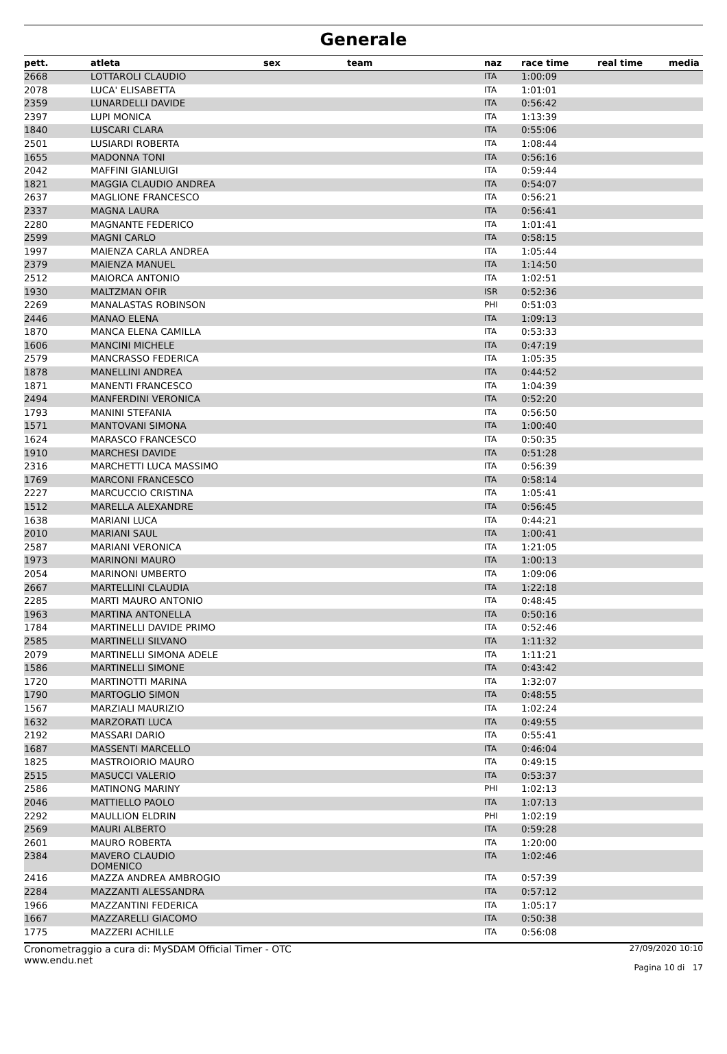Generale
| pett. | atleta | sex | team | naz | race time | real time | media |
| --- | --- | --- | --- | --- | --- | --- | --- |
| 2668 | LOTTAROLI CLAUDIO | | | ITA | 1:00:09 | | |
| 2078 | LUCA' ELISABETTA | | | ITA | 1:01:01 | | |
| 2359 | LUNARDELLI DAVIDE | | | ITA | 0:56:42 | | |
| 2397 | LUPI MONICA | | | ITA | 1:13:39 | | |
| 1840 | LUSCARI CLARA | | | ITA | 0:55:06 | | |
| 2501 | LUSIARDI ROBERTA | | | ITA | 1:08:44 | | |
| 1655 | MADONNA TONI | | | ITA | 0:56:16 | | |
| 2042 | MAFFINI GIANLUIGI | | | ITA | 0:59:44 | | |
| 1821 | MAGGIA CLAUDIO ANDREA | | | ITA | 0:54:07 | | |
| 2637 | MAGLIONE FRANCESCO | | | ITA | 0:56:21 | | |
| 2337 | MAGNA LAURA | | | ITA | 0:56:41 | | |
| 2280 | MAGNANTE FEDERICO | | | ITA | 1:01:41 | | |
| 2599 | MAGNI CARLO | | | ITA | 0:58:15 | | |
| 1997 | MAIENZA CARLA ANDREA | | | ITA | 1:05:44 | | |
| 2379 | MAIENZA MANUEL | | | ITA | 1:14:50 | | |
| 2512 | MAIORCA ANTONIO | | | ITA | 1:02:51 | | |
| 1930 | MALTZMAN OFIR | | | ISR | 0:52:36 | | |
| 2269 | MANALASTAS ROBINSON | | | PHI | 0:51:03 | | |
| 2446 | MANAO ELENA | | | ITA | 1:09:13 | | |
| 1870 | MANCA ELENA CAMILLA | | | ITA | 0:53:33 | | |
| 1606 | MANCINI MICHELE | | | ITA | 0:47:19 | | |
| 2579 | MANCRASSO FEDERICA | | | ITA | 1:05:35 | | |
| 1878 | MANELLINI ANDREA | | | ITA | 0:44:52 | | |
| 1871 | MANENTI FRANCESCO | | | ITA | 1:04:39 | | |
| 2494 | MANFERDINI VERONICA | | | ITA | 0:52:20 | | |
| 1793 | MANINI STEFANIA | | | ITA | 0:56:50 | | |
| 1571 | MANTOVANI SIMONA | | | ITA | 1:00:40 | | |
| 1624 | MARASCO FRANCESCO | | | ITA | 0:50:35 | | |
| 1910 | MARCHESI DAVIDE | | | ITA | 0:51:28 | | |
| 2316 | MARCHETTI LUCA MASSIMO | | | ITA | 0:56:39 | | |
| 1769 | MARCONI FRANCESCO | | | ITA | 0:58:14 | | |
| 2227 | MARCUCCIO CRISTINA | | | ITA | 1:05:41 | | |
| 1512 | MARELLA ALEXANDRE | | | ITA | 0:56:45 | | |
| 1638 | MARIANI LUCA | | | ITA | 0:44:21 | | |
| 2010 | MARIANI SAUL | | | ITA | 1:00:41 | | |
| 2587 | MARIANI VERONICA | | | ITA | 1:21:05 | | |
| 1973 | MARINONI MAURO | | | ITA | 1:00:13 | | |
| 2054 | MARINONI UMBERTO | | | ITA | 1:09:06 | | |
| 2667 | MARTELLINI CLAUDIA | | | ITA | 1:22:18 | | |
| 2285 | MARTI MAURO ANTONIO | | | ITA | 0:48:45 | | |
| 1963 | MARTINA ANTONELLA | | | ITA | 0:50:16 | | |
| 1784 | MARTINELLI DAVIDE PRIMO | | | ITA | 0:52:46 | | |
| 2585 | MARTINELLI SILVANO | | | ITA | 1:11:32 | | |
| 2079 | MARTINELLI SIMONA ADELE | | | ITA | 1:11:21 | | |
| 1586 | MARTINELLI SIMONE | | | ITA | 0:43:42 | | |
| 1720 | MARTINOTTI MARINA | | | ITA | 1:32:07 | | |
| 1790 | MARTOGLIO SIMON | | | ITA | 0:48:55 | | |
| 1567 | MARZIALI MAURIZIO | | | ITA | 1:02:24 | | |
| 1632 | MARZORATI LUCA | | | ITA | 0:49:55 | | |
| 2192 | MASSARI DARIO | | | ITA | 0:55:41 | | |
| 1687 | MASSENTI MARCELLO | | | ITA | 0:46:04 | | |
| 1825 | MASTROIORIO MAURO | | | ITA | 0:49:15 | | |
| 2515 | MASUCCI VALERIO | | | ITA | 0:53:37 | | |
| 2586 | MATINONG MARINY | | | PHI | 1:02:13 | | |
| 2046 | MATTIELLO PAOLO | | | ITA | 1:07:13 | | |
| 2292 | MAULLION ELDRIN | | | PHI | 1:02:19 | | |
| 2569 | MAURI ALBERTO | | | ITA | 0:59:28 | | |
| 2601 | MAURO ROBERTA | | | ITA | 1:20:00 | | |
| 2384 | MAVERO CLAUDIO DOMENICO | | | ITA | 1:02:46 | | |
| 2416 | MAZZA ANDREA AMBROGIO | | | ITA | 0:57:39 | | |
| 2284 | MAZZANTI ALESSANDRA | | | ITA | 0:57:12 | | |
| 1966 | MAZZANTINI FEDERICA | | | ITA | 1:05:17 | | |
| 1667 | MAZZARELLI GIACOMO | | | ITA | 0:50:38 | | |
| 1775 | MAZZERI ACHILLE | | | ITA | 0:56:08 | | |
Cronometraggio a cura di: MySDAM Official Timer - OTC
www.endu.net
27/09/2020 10:10
Pagina 10 di 17